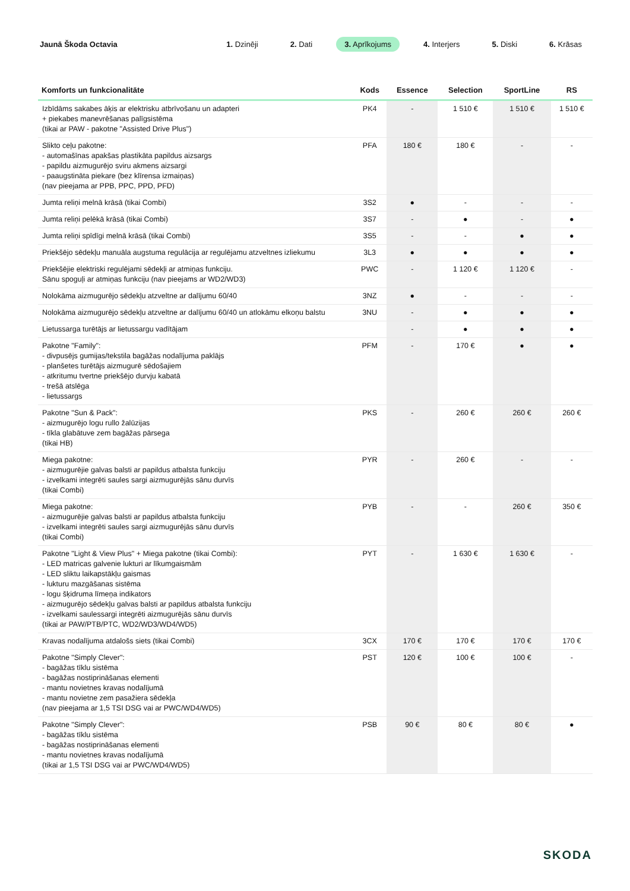Jaunā Škoda Octavia
1. Dzinēji 2. Dati 3. Aprīkojums 4. Interjers 5. Diski 6. Krāsas
| Komforts un funkcionalitāte | Kods | Essence | Selection | SportLine | RS |
| --- | --- | --- | --- | --- | --- |
| Izbīdāms sakabes āķis ar elektrisku atbrīvošanu un adapteri + piekabes manevrēšanas palīgsistēma (tikai ar PAW - pakotne "Assisted Drive Plus") | PK4 | - | 1 510 € | 1 510 € | 1 510 € |
| Slikto ceļu pakotne: - automašīnas apakšas plastikāta papildus aizsargs - papildu aizmugurējo sviru akmens aizsargi - paaugstināta piekare (bez klīrensa izmaiņas) (nav pieejama ar PPB, PPC, PPD, PFD) | PFA | 180 € | 180 € | - | - |
| Jumta reliņi melnā krāsā (tikai Combi) | 3S2 | ● | - | - | - |
| Jumta reliņi pelēkā krāsā (tikai Combi) | 3S7 | - | ● | - | ● |
| Jumta reliņi spīdīgi melnā krāsā (tikai Combi) | 3S5 | - | - | ● | ● |
| Priekšējo sēdekļu manuāla augstuma regulācija ar regulējamu atzveltnes izliekumu | 3L3 | ● | ● | ● | ● |
| Priekšējie elektriski regulējami sēdekļi ar atmiņas funkciju. Sānu spoguļi ar atmiņas funkciju (nav pieejams ar WD2/WD3) | PWC | - | 1 120 € | 1 120 € | - |
| Nolokāma aizmugurējo sēdekļu atzveltne ar dalījumu 60/40 | 3NZ | ● | - | - | - |
| Nolokāma aizmugurējo sēdekļu atzveltne ar dalījumu 60/40 un atlokāmu elkoņu balstu | 3NU | - | ● | ● | ● |
| Lietussarga turētājs ar lietussargu vadītājam | | - | ● | ● | ● |
| Pakotne "Family": - divpusējs gumijas/tekstila bagāžas nodalījuma paklājs - planšetes turētājs aizmugurē sēdošajiem - atkritumu tvertne priekšējo durvju kabatā - trešā atslēga - lietussargs | PFM | - | 170 € | ● | ● |
| Pakotne "Sun & Pack": - aizmugurējo logu rullo žalūzijas - tīkla glabātuve zem bagāžas pārsega (tikai HB) | PKS | - | 260 € | 260 € | 260 € |
| Miega pakotne: - aizmugurējie galvas balsti ar papildus atbalsta funkciju - izvelkami integrēti saules sargi aizmugurējās sānu durvīs (tikai Combi) | PYR | - | 260 € | - | - |
| Miega pakotne: - aizmugurējie galvas balsti ar papildus atbalsta funkciju - izvelkami integrēti saules sargi aizmugurējās sānu durvīs (tikai Combi) | PYB | - | - | 260 € | 350 € |
| Pakotne "Light & View Plus" + Miega pakotne (tikai Combi): - LED matricas galvenie lukturi ar līkumgaismām - LED sliktu laikapstākļu gaismas - lukturu mazgāšanas sistēma - logu šķidruma līmeņa indikators - aizmugurējo sēdekļu galvas balsti ar papildus atbalsta funkciju - izvelkami saulessargi integrēti aizmugurējās sānu durvīs (tikai ar PAW/PTB/PTC, WD2/WD3/WD4/WD5) | PYT | - | 1 630 € | 1 630 € | - |
| Kravas nodalījuma atdalošs siets (tikai Combi) | 3CX | 170 € | 170 € | 170 € | 170 € |
| Pakotne "Simply Clever": - bagāžas tīklu sistēma - bagāžas nostiprināšanas elementi - mantu novietnes kravas nodalījumā - mantu novietne zem pasažiera sēdekļa (nav pieejama ar 1,5 TSI DSG vai ar PWC/WD4/WD5) | PST | 120 € | 100 € | 100 € | - |
| Pakotne "Simply Clever": - bagāžas tīklu sistēma - bagāžas nostiprināšanas elementi - mantu novietnes kravas nodalījumā (tikai ar 1,5 TSI DSG vai ar PWC/WD4/WD5) | PSB | 90 € | 80 € | 80 € | ● |
SKODA